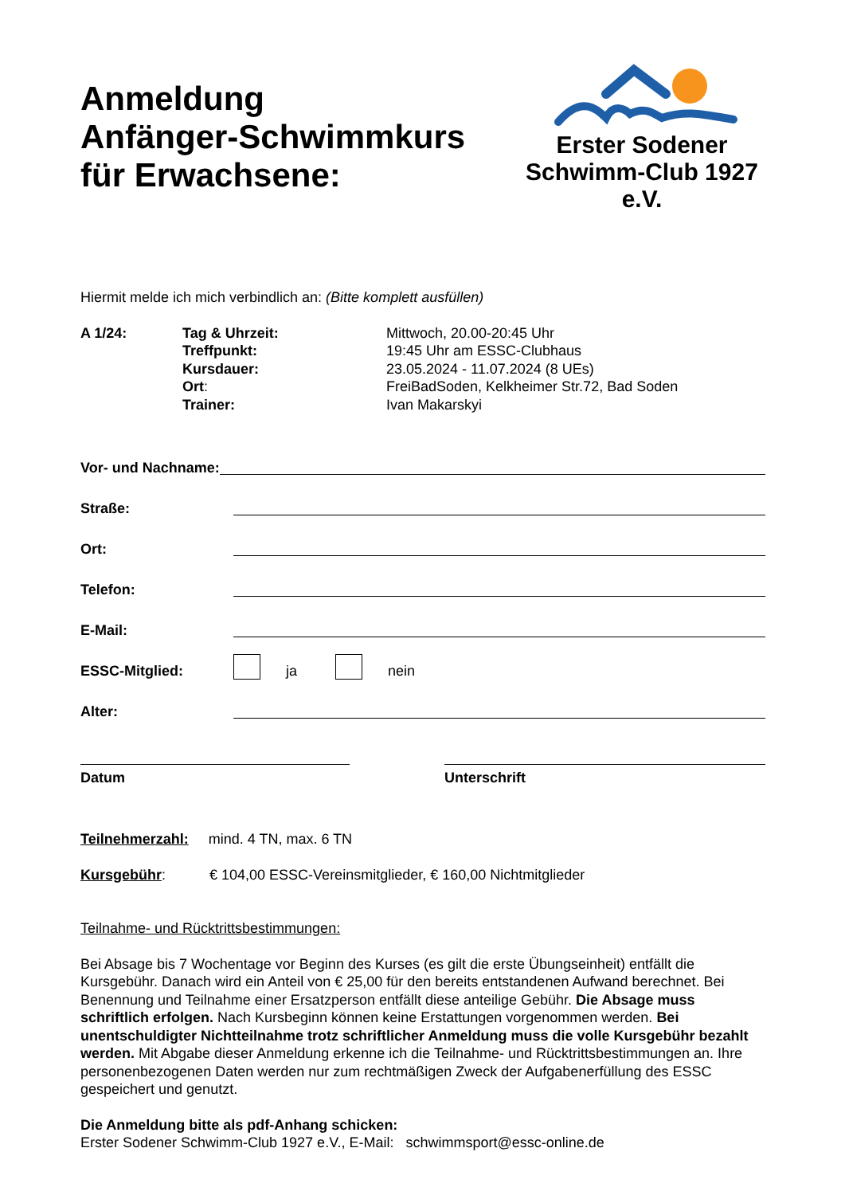Anmeldung
Anfänger-Schwimmkurs
für Erwachsene:
Erster Sodener
Schwimm-Club 1927 e.V.
Hiermit melde ich mich verbindlich an: (Bitte komplett ausfüllen)
A 1/24: Tag & Uhrzeit: Mittwoch, 20.00-20:45 Uhr Treffpunkt: 19:45 Uhr am ESSC-Clubhaus Kursdauer: 23.05.2024 - 11.07.2024 (8 UEs) Ort: FreiBadSoden, Kelkheimer Str.72, Bad Soden Trainer: Ivan Makarskyi
Vor- und Nachname:
Straße:
Ort:
Telefon:
E-Mail:
ESSC-Mitglied: ja nein
Alter:
Datum Unterschrift
Teilnehmerzahl: mind. 4 TN, max. 6 TN
Kursgebühr: € 104,00 ESSC-Vereinsmitglieder, € 160,00 Nichtmitglieder
Teilnahme- und Rücktrittsbestimmungen:
Bei Absage bis 7 Wochentage vor Beginn des Kurses (es gilt die erste Übungseinheit) entfällt die Kursgebühr. Danach wird ein Anteil von € 25,00 für den bereits entstandenen Aufwand berechnet. Bei Benennung und Teilnahme einer Ersatzperson entfällt diese anteilige Gebühr. Die Absage muss schriftlich erfolgen. Nach Kursbeginn können keine Erstattungen vorgenommen werden. Bei unentschuldigter Nichtteilnahme trotz schriftlicher Anmeldung muss die volle Kursgebühr bezahlt werden. Mit Abgabe dieser Anmeldung erkenne ich die Teilnahme- und Rücktrittsbestimmungen an. Ihre personenbezogenen Daten werden nur zum rechtmäßigen Zweck der Aufgabenerfüllung des ESSC gespeichert und genutzt.
Die Anmeldung bitte als pdf-Anhang schicken:
Erster Sodener Schwimm-Club 1927 e.V., E-Mail: schwimmsport@essc-online.de